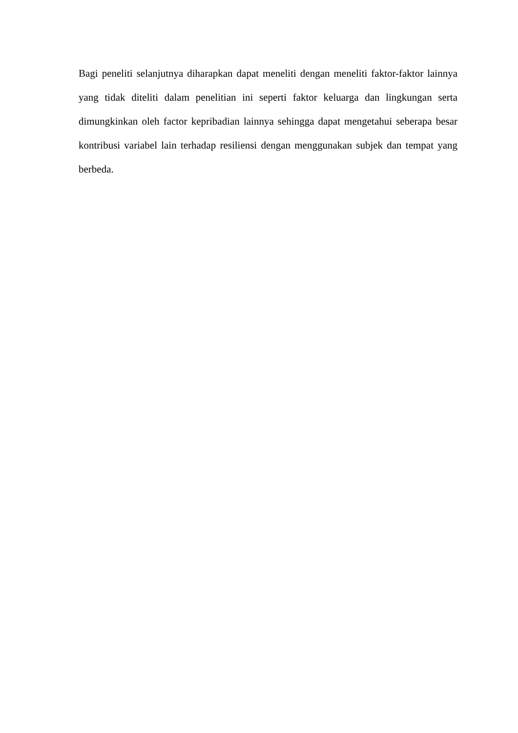Bagi peneliti selanjutnya diharapkan dapat meneliti dengan meneliti faktor-faktor lainnya yang tidak diteliti dalam penelitian ini seperti faktor keluarga dan lingkungan serta dimungkinkan oleh factor kepribadian lainnya sehingga dapat mengetahui seberapa besar kontribusi variabel lain terhadap resiliensi dengan menggunakan subjek dan tempat yang berbeda.